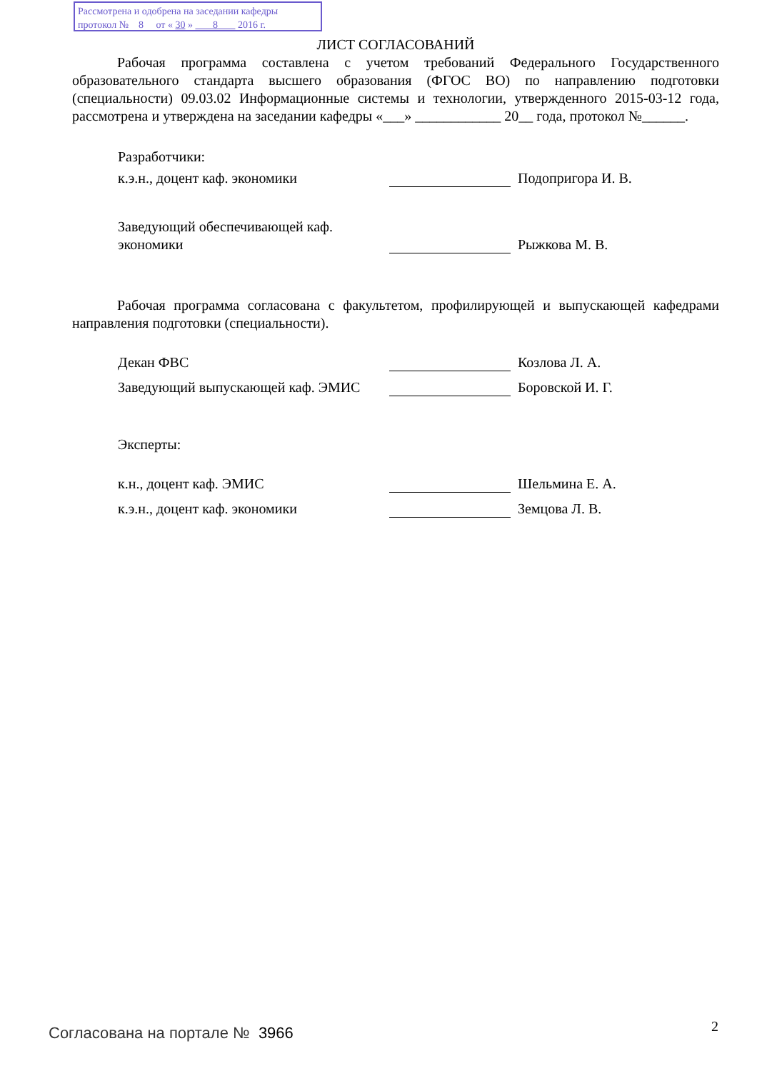Рассмотрена и одобрена на заседании кафедры
протокол № 8 от « 30 » 8 2016 г.
ЛИСТ СОГЛАСОВАНИЙ
Рабочая программа составлена с учетом требований Федерального Государственного образовательного стандарта высшего образования (ФГОС ВО) по направлению подготовки (специальности) 09.03.02 Информационные системы и технологии, утвержденного 2015-03-12 года, рассмотрена и утверждена на заседании кафедры «___» ____________ 20__ года, протокол №______.
Разработчики:
к.э.н., доцент каф. экономики Подопригора И. В.
Заведующий обеспечивающей каф. экономики
Рыжкова М. В.
Рабочая программа согласована с факультетом, профилирующей и выпускающей кафедрами направления подготовки (специальности).
Декан ФВС Козлова Л. А.
Заведующий выпускающей каф. ЭМИС
Боровской И. Г.
Эксперты:
к.н., доцент каф. ЭМИС Шельмина Е. А.
к.э.н., доцент каф. экономики Земцова Л. В.
Согласована на портале № 3966 2